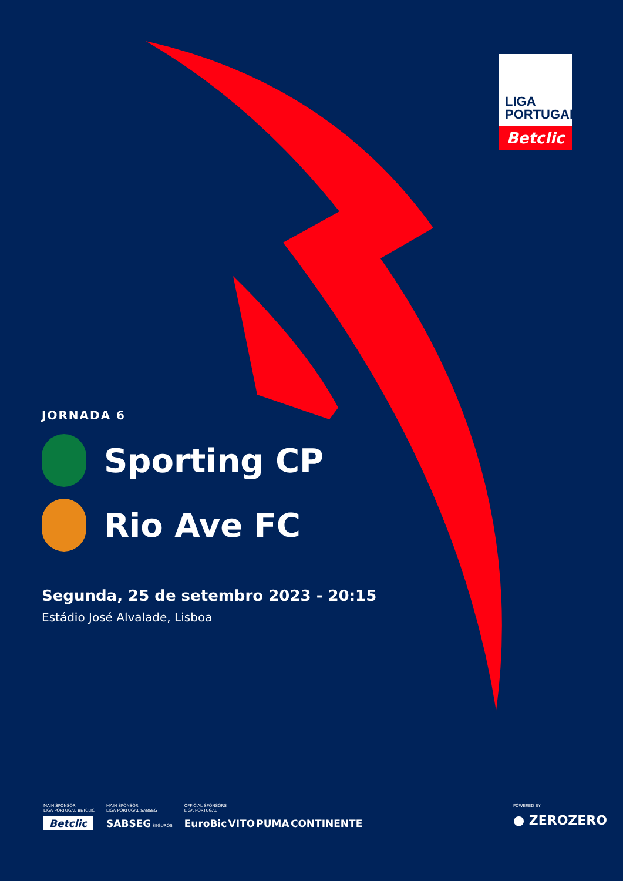LIGA
PORTUGAL
Betclic
JORNADA 6
Sporting CP
Rio Ave FC
Segunda, 25 de setembro 2023 - 20:15
Estádio José Alvalade, Lisboa
MAIN SPONSOR
LIGA PORTUGAL BETCLIC
Betclic
MAIN SPONSOR
LIGA PORTUGAL SABSEG
SABSEG SEGUROS
OFFICIAL SPONSORS
LIGA PORTUGAL
EuroBic VITO PUMA CONTINENTE
POWERED BY
● ZEROZERO